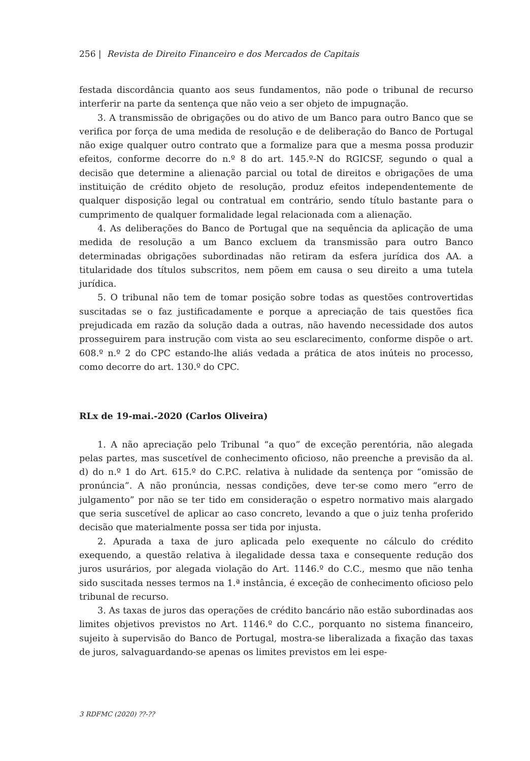256 | Revista de Direito Financeiro e dos Mercados de Capitais
festada discordância quanto aos seus fundamentos, não pode o tribunal de recurso interferir na parte da sentença que não veio a ser objeto de impugnação.
3. A transmissão de obrigações ou do ativo de um Banco para outro Banco que se verifica por força de uma medida de resolução e de deliberação do Banco de Portugal não exige qualquer outro contrato que a formalize para que a mesma possa produzir efeitos, conforme decorre do n.º 8 do art. 145.º-N do RGICSF, segundo o qual a decisão que determine a alienação parcial ou total de direitos e obrigações de uma instituição de crédito objeto de resolução, produz efeitos independentemente de qualquer disposição legal ou contratual em contrário, sendo título bastante para o cumprimento de qualquer formalidade legal relacionada com a alienação.
4. As deliberações do Banco de Portugal que na sequência da aplicação de uma medida de resolução a um Banco excluem da transmissão para outro Banco determinadas obrigações subordinadas não retiram da esfera jurídica dos AA. a titularidade dos títulos subscritos, nem põem em causa o seu direito a uma tutela jurídica.
5. O tribunal não tem de tomar posição sobre todas as questões controvertidas suscitadas se o faz justificadamente e porque a apreciação de tais questões fica prejudicada em razão da solução dada a outras, não havendo necessidade dos autos prosseguirem para instrução com vista ao seu esclarecimento, conforme dispõe o art. 608.º n.º 2 do CPC estando-lhe aliás vedada a prática de atos inúteis no processo, como decorre do art. 130.º do CPC.
RLx de 19-mai.-2020 (Carlos Oliveira)
1. A não apreciação pelo Tribunal “a quo” de exceção perentória, não alegada pelas partes, mas suscetível de conhecimento oficioso, não preenche a previsão da al. d) do n.º 1 do Art. 615.º do C.P.C. relativa à nulidade da sentença por “omissão de pronúncia”. A não pronúncia, nessas condições, deve ter-se como mero “erro de julgamento” por não se ter tido em consideração o espetro normativo mais alargado que seria suscetível de aplicar ao caso concreto, levando a que o juiz tenha proferido decisão que materialmente possa ser tida por injusta.
2. Apurada a taxa de juro aplicada pelo exequente no cálculo do crédito exequendo, a questão relativa à ilegalidade dessa taxa e consequente redução dos juros usurários, por alegada violação do Art. 1146.º do C.C., mesmo que não tenha sido suscitada nesses termos na 1.ª instância, é exceção de conhecimento oficioso pelo tribunal de recurso.
3. As taxas de juros das operações de crédito bancário não estão subordinadas aos limites objetivos previstos no Art. 1146.º do C.C., porquanto no sistema financeiro, sujeito à supervisão do Banco de Portugal, mostra-se liberalizada a fixação das taxas de juros, salvaguardando-se apenas os limites previstos em lei espe-
3 RDFMC (2020) ??-??